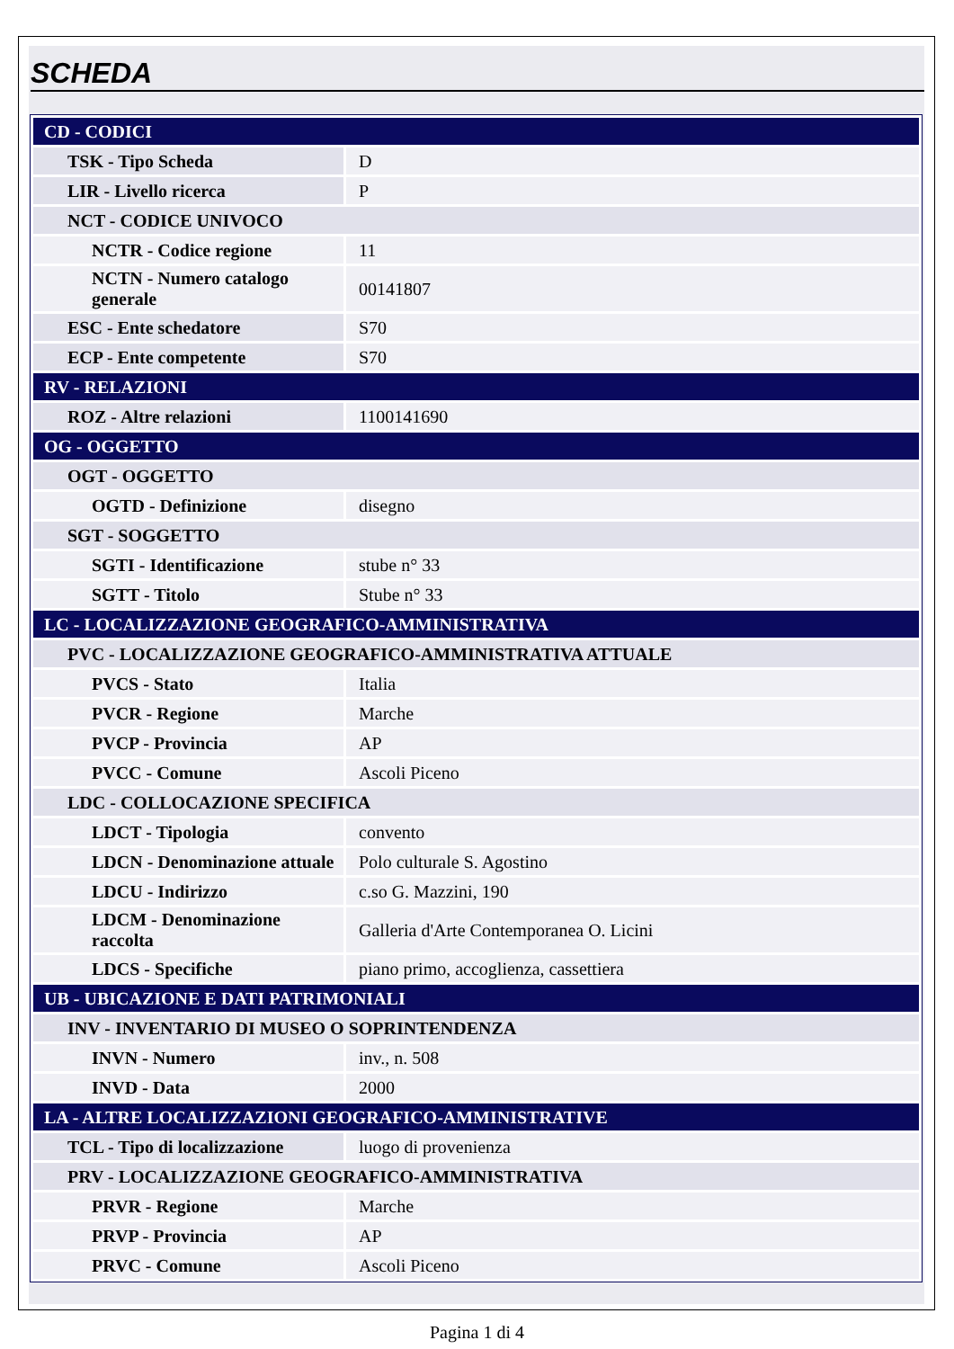SCHEDA
| CD - CODICI | |
| TSK - Tipo Scheda | D |
| LIR - Livello ricerca | P |
| NCT - CODICE UNIVOCO | |
| NCTR - Codice regione | 11 |
| NCTN - Numero catalogo generale | 00141807 |
| ESC - Ente schedatore | S70 |
| ECP - Ente competente | S70 |
| RV - RELAZIONI | |
| ROZ - Altre relazioni | 1100141690 |
| OG - OGGETTO | |
| OGT - OGGETTO | |
| OGTD - Definizione | disegno |
| SGT - SOGGETTO | |
| SGTI - Identificazione | stube n° 33 |
| SGTT - Titolo | Stube n° 33 |
| LC - LOCALIZZAZIONE GEOGRAFICO-AMMINISTRATIVA | |
| PVC - LOCALIZZAZIONE GEOGRAFICO-AMMINISTRATIVA ATTUALE | |
| PVCS - Stato | Italia |
| PVCR - Regione | Marche |
| PVCP - Provincia | AP |
| PVCC - Comune | Ascoli Piceno |
| LDC - COLLOCAZIONE SPECIFICA | |
| LDCT - Tipologia | convento |
| LDCN - Denominazione attuale | Polo culturale S. Agostino |
| LDCU - Indirizzo | c.so G. Mazzini, 190 |
| LDCM - Denominazione raccolta | Galleria d'Arte Contemporanea O. Licini |
| LDCS - Specifiche | piano primo, accoglienza, cassettiera |
| UB - UBICAZIONE E DATI PATRIMONIALI | |
| INV - INVENTARIO DI MUSEO O SOPRINTENDENZA | |
| INVN - Numero | inv., n. 508 |
| INVD - Data | 2000 |
| LA - ALTRE LOCALIZZAZIONI GEOGRAFICO-AMMINISTRATIVE | |
| TCL - Tipo di localizzazione | luogo di provenienza |
| PRV - LOCALIZZAZIONE GEOGRAFICO-AMMINISTRATIVA | |
| PRVR - Regione | Marche |
| PRVP - Provincia | AP |
| PRVC - Comune | Ascoli Piceno |
Pagina 1 di 4